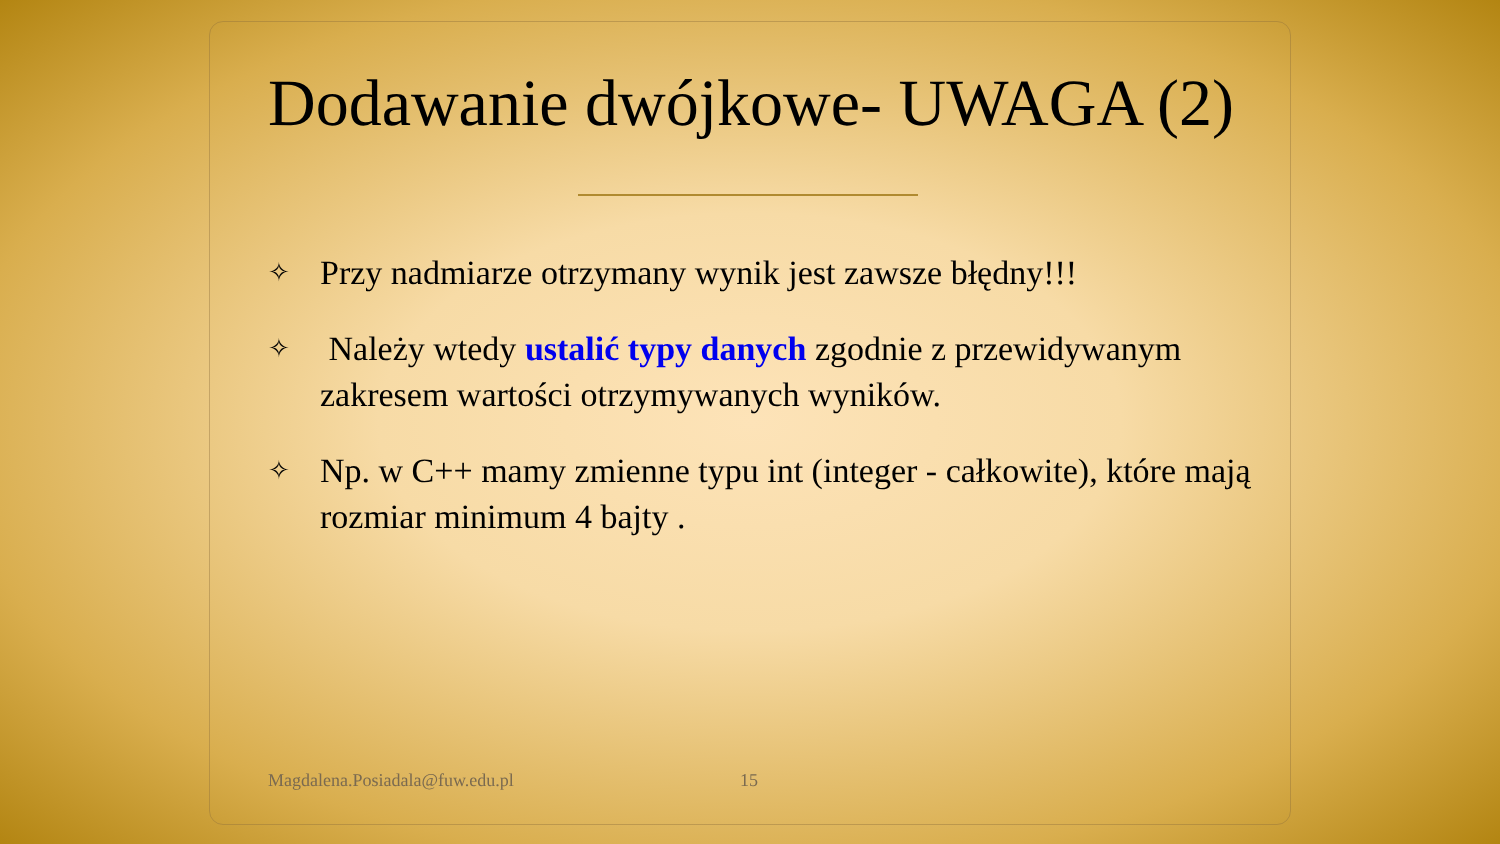Dodawanie dwójkowe- UWAGA (2)
✧ Przy nadmiarze otrzymany wynik jest zawsze błędny!!!
✧ Należy wtedy ustalić typy danych zgodnie z przewidywanym zakresem wartości otrzymywanych wyników.
✧ Np. w C++ mamy zmienne typu int (integer - całkowite), które mają rozmiar minimum 4 bajty .
Magdalena.Posiadala@fuw.edu.pl 15